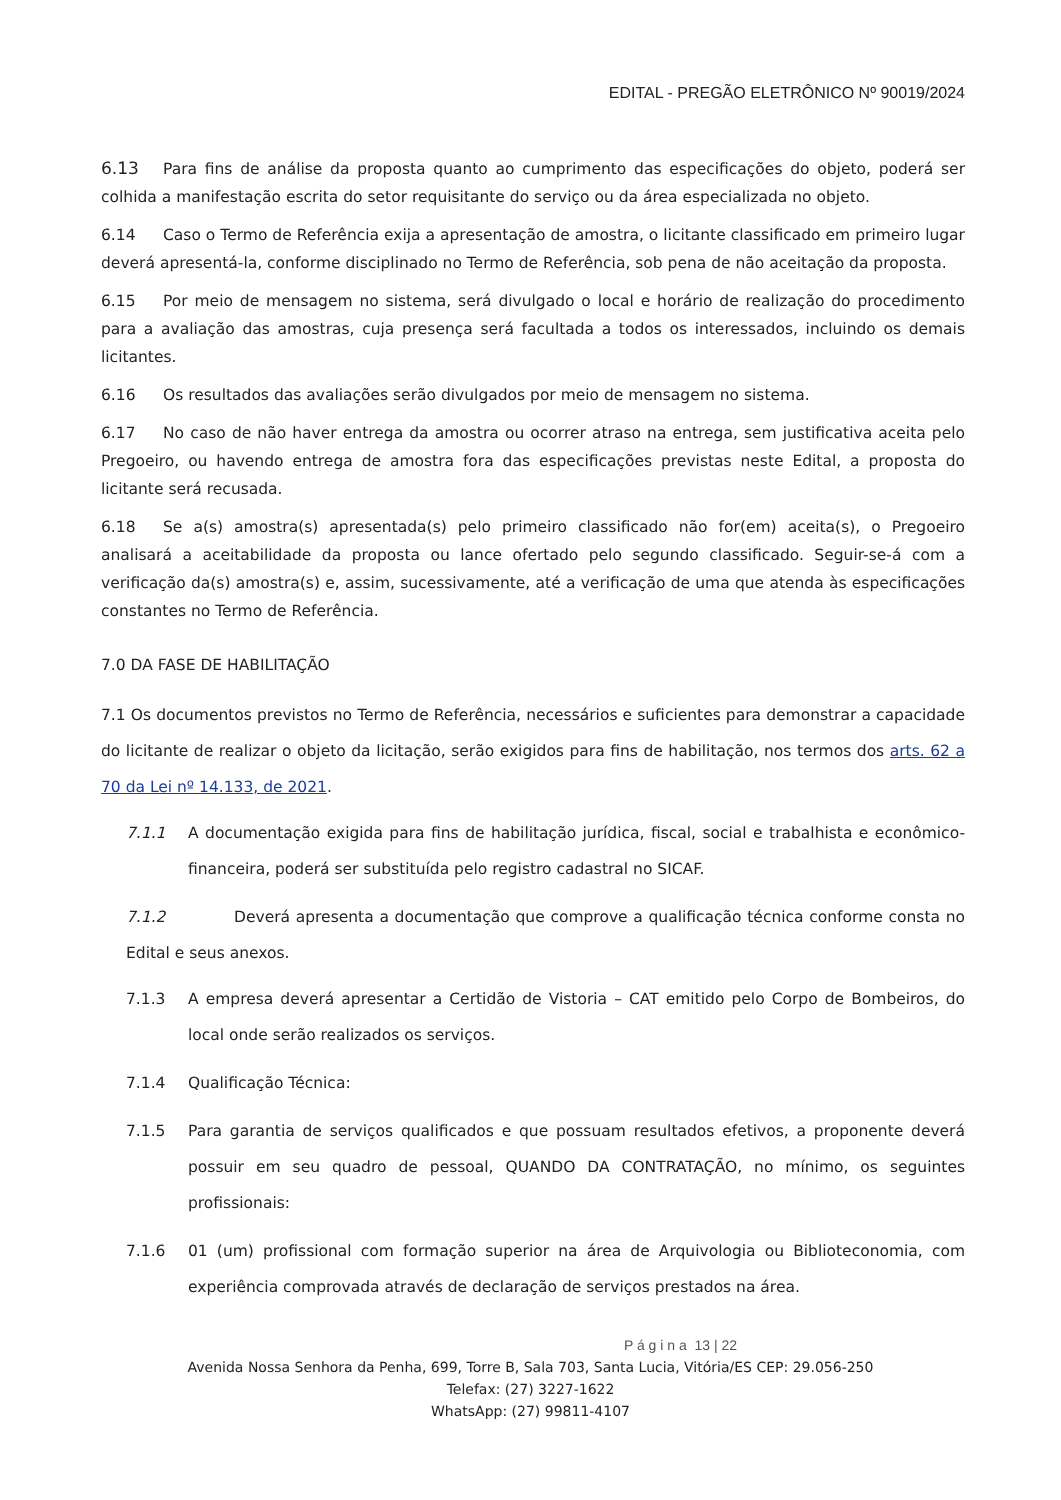EDITAL - PREGÃO ELETRÔNICO Nº 90019/2024
6.13 Para fins de análise da proposta quanto ao cumprimento das especificações do objeto, poderá ser colhida a manifestação escrita do setor requisitante do serviço ou da área especializada no objeto.
6.14 Caso o Termo de Referência exija a apresentação de amostra, o licitante classificado em primeiro lugar deverá apresentá-la, conforme disciplinado no Termo de Referência, sob pena de não aceitação da proposta.
6.15 Por meio de mensagem no sistema, será divulgado o local e horário de realização do procedimento para a avaliação das amostras, cuja presença será facultada a todos os interessados, incluindo os demais licitantes.
6.16 Os resultados das avaliações serão divulgados por meio de mensagem no sistema.
6.17 No caso de não haver entrega da amostra ou ocorrer atraso na entrega, sem justificativa aceita pelo Pregoeiro, ou havendo entrega de amostra fora das especificações previstas neste Edital, a proposta do licitante será recusada.
6.18 Se a(s) amostra(s) apresentada(s) pelo primeiro classificado não for(em) aceita(s), o Pregoeiro analisará a aceitabilidade da proposta ou lance ofertado pelo segundo classificado. Seguir-se-á com a verificação da(s) amostra(s) e, assim, sucessivamente, até a verificação de uma que atenda às especificações constantes no Termo de Referência.
7.0 DA FASE DE HABILITAÇÃO
7.1 Os documentos previstos no Termo de Referência, necessários e suficientes para demonstrar a capacidade do licitante de realizar o objeto da licitação, serão exigidos para fins de habilitação, nos termos dos arts. 62 a 70 da Lei nº 14.133, de 2021.
7.1.1 A documentação exigida para fins de habilitação jurídica, fiscal, social e trabalhista e econômico-financeira, poderá ser substituída pelo registro cadastral no SICAF.
7.1.2 Deverá apresenta a documentação que comprove a qualificação técnica conforme consta no Edital e seus anexos.
7.1.3 A empresa deverá apresentar a Certidão de Vistoria – CAT emitido pelo Corpo de Bombeiros, do local onde serão realizados os serviços.
7.1.4 Qualificação Técnica:
7.1.5 Para garantia de serviços qualificados e que possuam resultados efetivos, a proponente deverá possuir em seu quadro de pessoal, QUANDO DA CONTRATAÇÃO, no mínimo, os seguintes profissionais:
7.1.6 01 (um) profissional com formação superior na área de Arquivologia ou Biblioteconomia, com experiência comprovada através de declaração de serviços prestados na área.
P á g i n a 13 | 22
Avenida Nossa Senhora da Penha, 699, Torre B, Sala 703, Santa Lucia, Vitória/ES CEP: 29.056-250
Telefax: (27) 3227-1622
WhatsApp: (27) 99811-4107